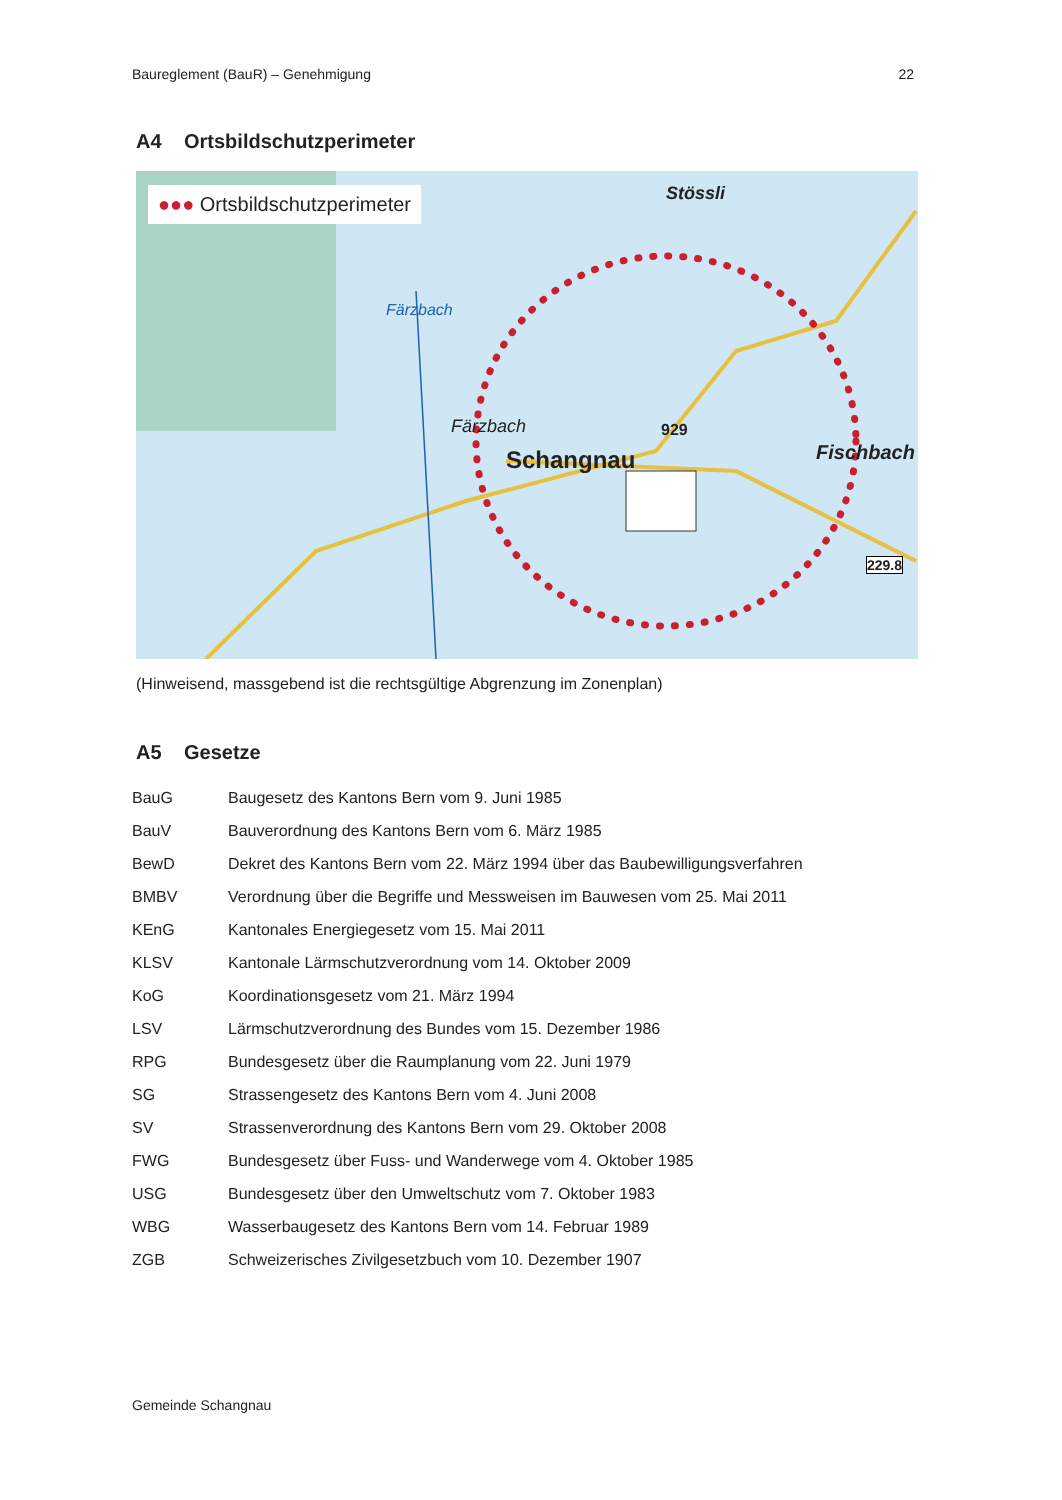Baureglement (BauR) – Genehmigung
22
A4 Ortsbildschutzperimeter
●●● Ortsbildschutzperimeter Stössli
Färzbach 929
Schangnau Fischbach
229.8
Färzbach
(Hinweisend, massgebend ist die rechtsgültige Abgrenzung im Zonenplan)
A5 Gesetze
| BauG | Baugesetz des Kantons Bern vom 9. Juni 1985 |
| BauV | Bauverordnung des Kantons Bern vom 6. März 1985 |
| BewD | Dekret des Kantons Bern vom 22. März 1994 über das Baubewilligungsverfahren |
| BMBV | Verordnung über die Begriffe und Messweisen im Bauwesen vom 25. Mai 2011 |
| KEnG | Kantonales Energiegesetz vom 15. Mai 2011 |
| KLSV | Kantonale Lärmschutzverordnung vom 14. Oktober 2009 |
| KoG | Koordinationsgesetz vom 21. März 1994 |
| LSV | Lärmschutzverordnung des Bundes vom 15. Dezember 1986 |
| RPG | Bundesgesetz über die Raumplanung vom 22. Juni 1979 |
| SG | Strassengesetz des Kantons Bern vom 4. Juni 2008 |
| SV | Strassenverordnung des Kantons Bern vom 29. Oktober 2008 |
| FWG | Bundesgesetz über Fuss- und Wanderwege vom 4. Oktober 1985 |
| USG | Bundesgesetz über den Umweltschutz vom 7. Oktober 1983 |
| WBG | Wasserbaugesetz des Kantons Bern vom 14. Februar 1989 |
| ZGB | Schweizerisches Zivilgesetzbuch vom 10. Dezember 1907 |
Gemeinde Schangnau